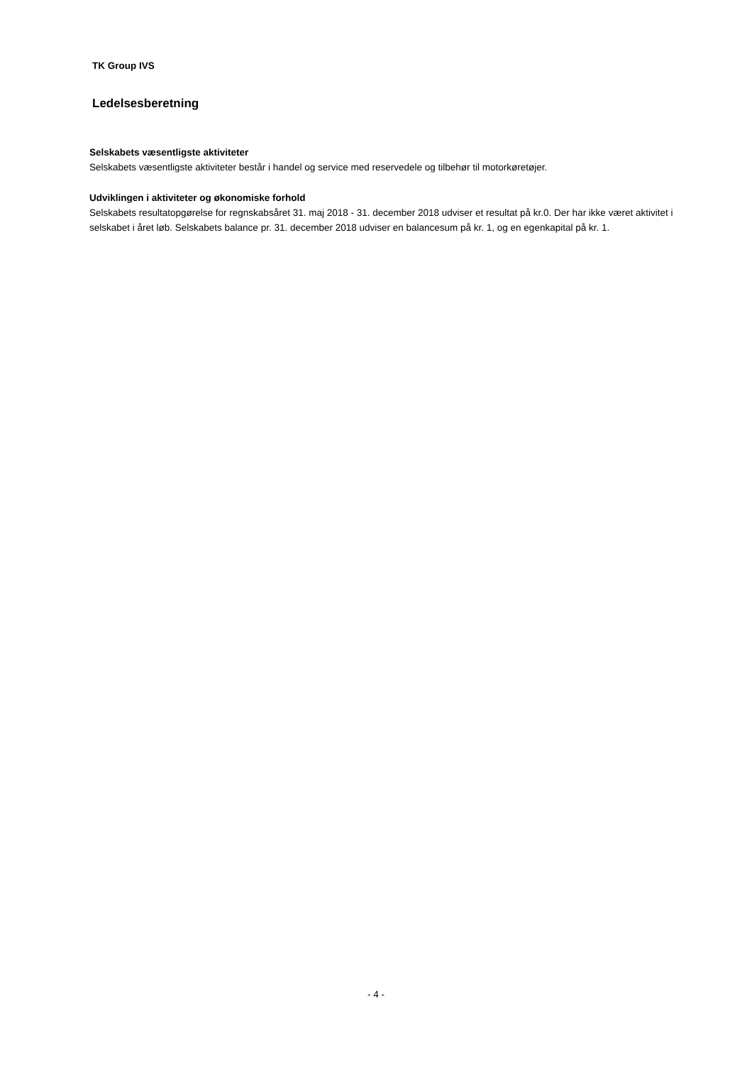TK Group IVS
Ledelsesberetning
Selskabets væsentligste aktiviteter
Selskabets væsentligste aktiviteter består i handel og service med reservedele og tilbehør til motorkøretøjer.
Udviklingen i aktiviteter og økonomiske forhold
Selskabets resultatopgørelse for regnskabsåret 31. maj 2018 - 31. december 2018 udviser et resultat på kr.0. Der har ikke været aktivitet i selskabet i året løb. Selskabets balance pr. 31. december 2018 udviser en balancesum på kr. 1, og en egenkapital på kr. 1.
- 4 -